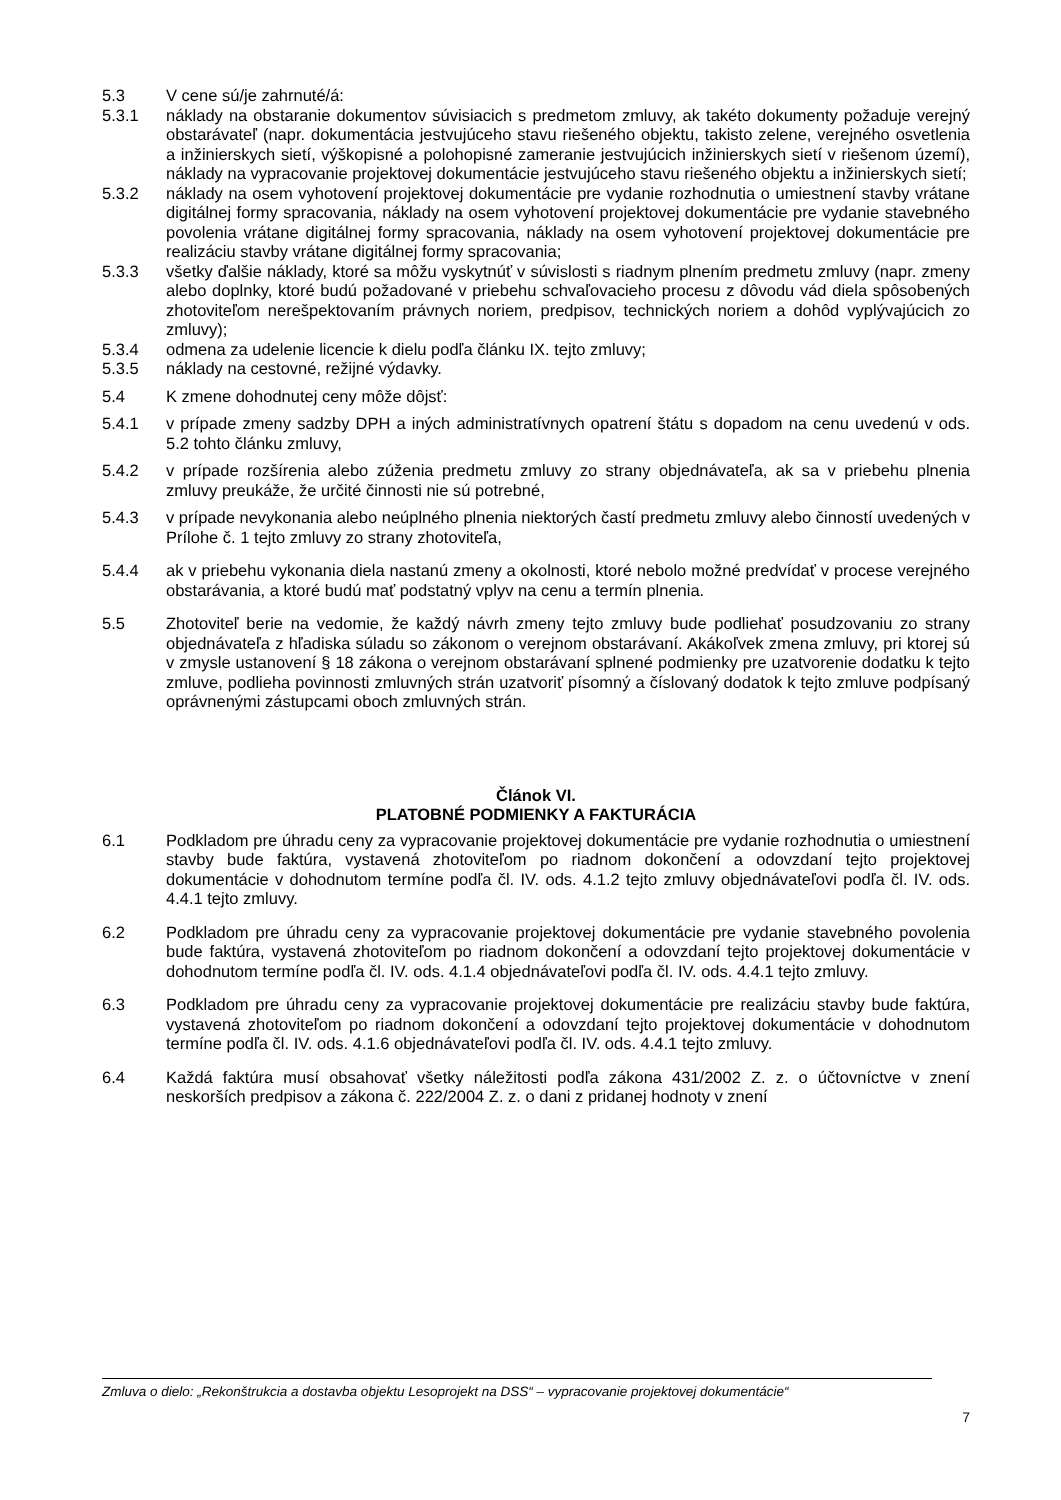5.3 V cene sú/je zahrnuté/á:
5.3.1 náklady na obstaranie dokumentov súvisiacich s predmetom zmluvy, ak takéto dokumenty požaduje verejný obstarávateľ (napr. dokumentácia jestvujúceho stavu riešeného objektu, takisto zelene, verejného osvetlenia a inžinierskych sietí, výškopisné a polohopisné zameranie jestvujúcich inžinierskych sietí v riešenom území), náklady na vypracovanie projektovej dokumentácie jestvujúceho stavu riešeného objektu a inžinierskych sietí;
5.3.2 náklady na osem vyhotovení projektovej dokumentácie pre vydanie rozhodnutia o umiestnení stavby vrátane digitálnej formy spracovania, náklady na osem vyhotovení projektovej dokumentácie pre vydanie stavebného povolenia vrátane digitálnej formy spracovania, náklady na osem vyhotovení projektovej dokumentácie pre realizáciu stavby vrátane digitálnej formy spracovania;
5.3.3 všetky ďalšie náklady, ktoré sa môžu vyskytnúť v súvislosti s riadnym plnením predmetu zmluvy (napr. zmeny alebo doplnky, ktoré budú požadované v priebehu schvaľovacieho procesu z dôvodu vád diela spôsobených zhotoviteľom nerešpektovaním právnych noriem, predpisov, technických noriem a dohôd vyplývajúcich zo zmluvy);
5.3.4 odmena za udelenie licencie k dielu podľa článku IX. tejto zmluvy;
5.3.5 náklady na cestovné, režijné výdavky.
5.4 K zmene dohodnutej ceny môže dôjsť:
5.4.1 v prípade zmeny sadzby DPH a iných administratívnych opatrení štátu s dopadom na cenu uvedenú v ods. 5.2 tohto článku zmluvy,
5.4.2 v prípade rozšírenia alebo zúženia predmetu zmluvy zo strany objednávateľa, ak sa v priebehu plnenia zmluvy preukáže, že určité činnosti nie sú potrebné,
5.4.3 v prípade nevykonania alebo neúplného plnenia niektorých častí predmetu zmluvy alebo činností uvedených v Prílohe č. 1 tejto zmluvy zo strany zhotoviteľa,
5.4.4 ak v priebehu vykonania diela nastanú zmeny a okolnosti, ktoré nebolo možné predvídať v procese verejného obstarávania, a ktoré budú mať podstatný vplyv na cenu a termín plnenia.
5.5 Zhotoviteľ berie na vedomie, že každý návrh zmeny tejto zmluvy bude podliehať posudzovaniu zo strany objednávateľa z hľadiska súladu so zákonom o verejnom obstarávaní. Akákoľvek zmena zmluvy, pri ktorej sú v zmysle ustanovení § 18 zákona o verejnom obstarávaní splnené podmienky pre uzatvorenie dodatku k tejto zmluve, podlieha povinnosti zmluvných strán uzatvoriť písomný a číslovaný dodatok k tejto zmluve podpísaný oprávnenými zástupcami oboch zmluvných strán.
Článok VI.
PLATOBNÉ PODMIENKY A FAKTURÁCIA
6.1 Podkladom pre úhradu ceny za vypracovanie projektovej dokumentácie pre vydanie rozhodnutia o umiestnení stavby bude faktúra, vystavená zhotoviteľom po riadnom dokončení a odovzdaní tejto projektovej dokumentácie v dohodnutom termíne podľa čl. IV. ods. 4.1.2 tejto zmluvy objednávateľovi podľa čl. IV. ods. 4.4.1 tejto zmluvy.
6.2 Podkladom pre úhradu ceny za vypracovanie projektovej dokumentácie pre vydanie stavebného povolenia bude faktúra, vystavená zhotoviteľom po riadnom dokončení a odovzdaní tejto projektovej dokumentácie v dohodnutom termíne podľa čl. IV. ods. 4.1.4 objednávateľovi podľa čl. IV. ods. 4.4.1 tejto zmluvy.
6.3 Podkladom pre úhradu ceny za vypracovanie projektovej dokumentácie pre realizáciu stavby bude faktúra, vystavená zhotoviteľom po riadnom dokončení a odovzdaní tejto projektovej dokumentácie v dohodnutom termíne podľa čl. IV. ods. 4.1.6 objednávateľovi podľa čl. IV. ods. 4.4.1 tejto zmluvy.
6.4 Každá faktúra musí obsahovať všetky náležitosti podľa zákona 431/2002 Z. z. o účtovníctve v znení neskorších predpisov a zákona č. 222/2004 Z. z. o dani z pridanej hodnoty v znení
Zmluva o dielo: „Rekonštrukcia a dostavba objektu Lesoprojekt na DSS“ – vypracovanie projektovej dokumentácie“
7